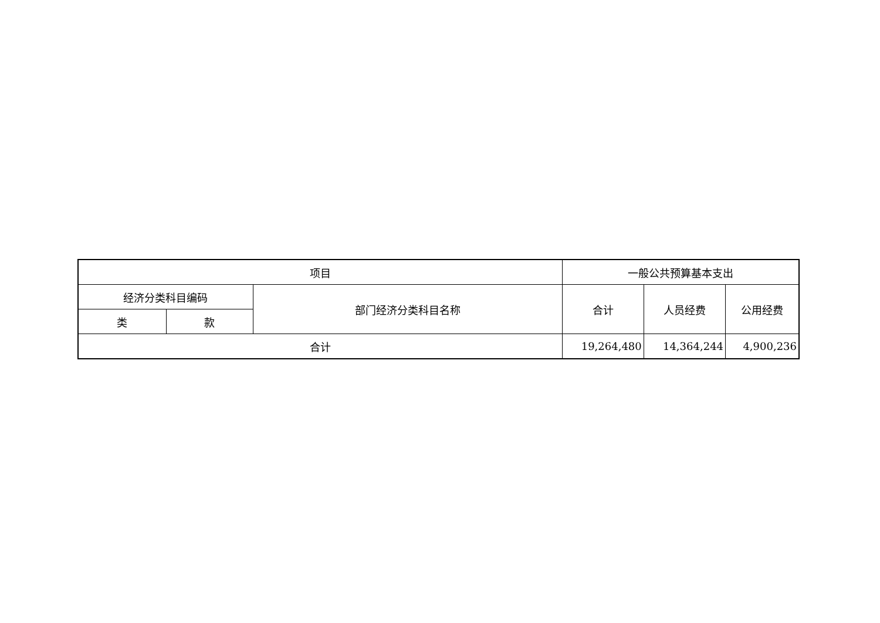| 项目 | | | 一般公共预算基本支出 | | |
| --- | --- | --- | --- | --- | --- |
| 经济分类科目编码 | | 部门经济分类科目名称 | 合计 | 人员经费 | 公用经费 |
| 类 | 款 | | | | |
| 合计 | | | 19,264,480 | 14,364,244 | 4,900,236 |